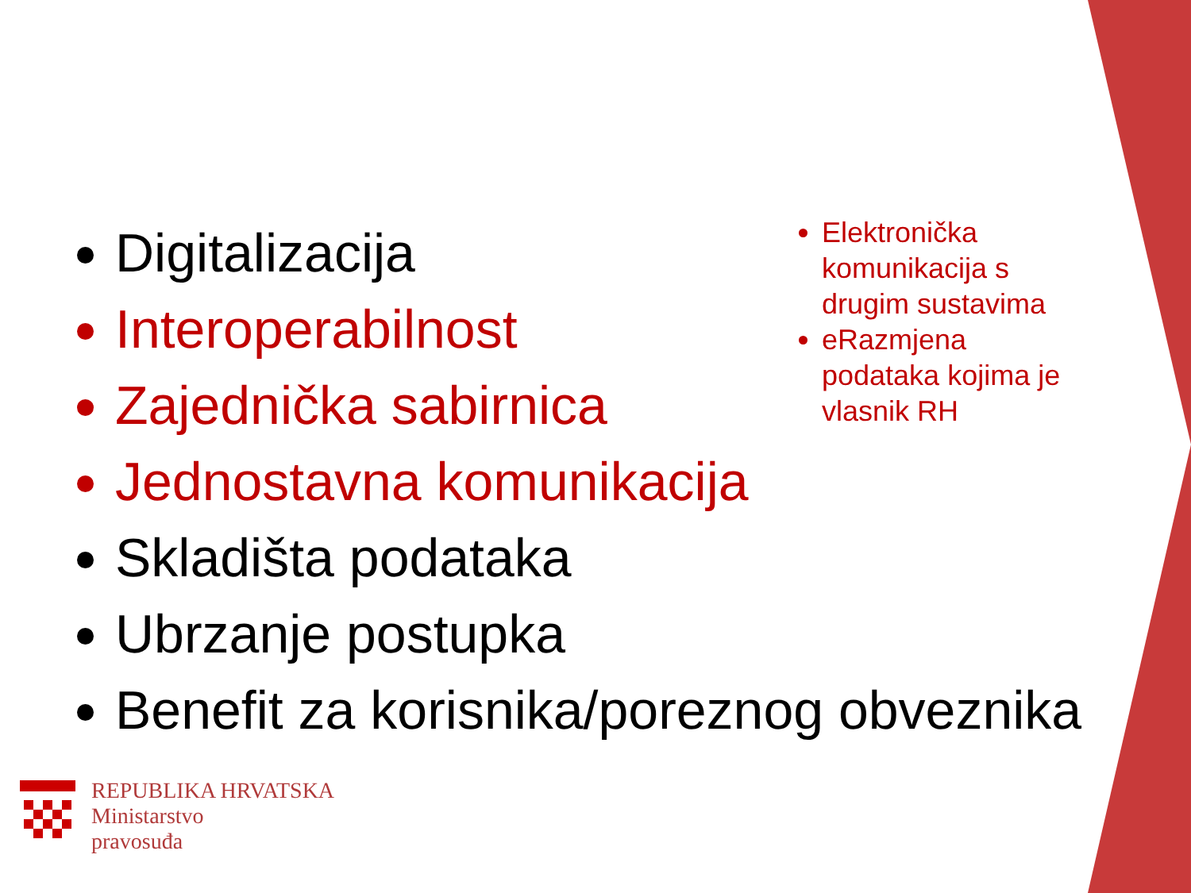Digitalizacija
Interoperabilnost
Zajednička sabirnica
Jednostavna komunikacija
Skladišta podataka
Ubrzanje postupka
Benefit za korisnika/poreznog obveznika
Elektronička komunikacija s drugim sustavima
eRazmjena podataka kojima je vlasnik RH
REPUBLIKA HRVATSKA
Ministarstvo
pravosuđa